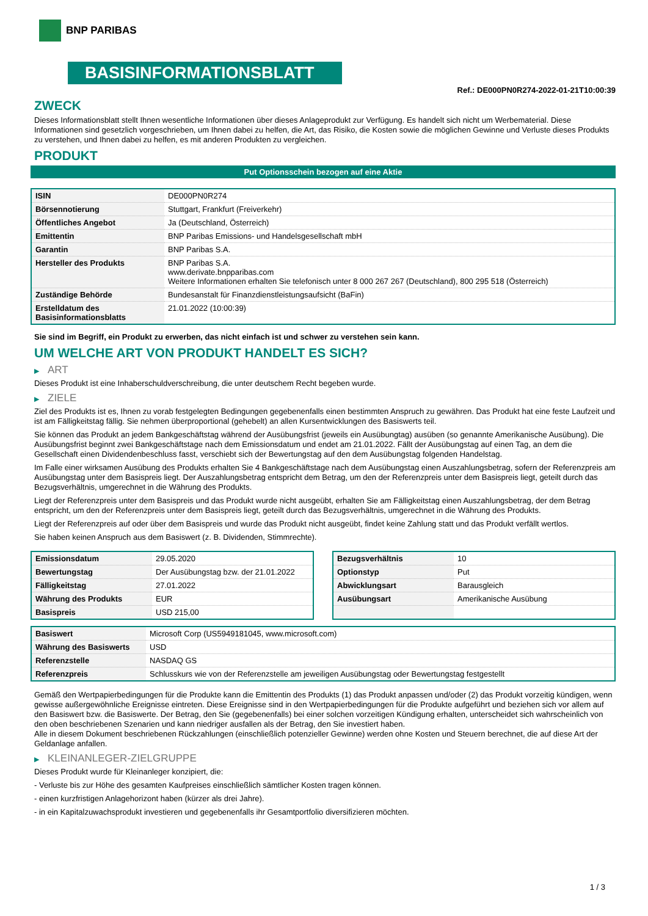BNP PARIBAS
BASISINFORMATIONSBLATT
Ref.: DE000PN0R274-2022-01-21T10:00:39
ZWECK
Dieses Informationsblatt stellt Ihnen wesentliche Informationen über dieses Anlageprodukt zur Verfügung. Es handelt sich nicht um Werbematerial. Diese Informationen sind gesetzlich vorgeschrieben, um Ihnen dabei zu helfen, die Art, das Risiko, die Kosten sowie die möglichen Gewinne und Verluste dieses Produkts zu verstehen, und Ihnen dabei zu helfen, es mit anderen Produkten zu vergleichen.
PRODUKT
Put Optionsschein bezogen auf eine Aktie
| ISIN | DE000PN0R274 |
| Börsennotierung | Stuttgart, Frankfurt (Freiverkehr) |
| Öffentliches Angebot | Ja (Deutschland, Österreich) |
| Emittentin | BNP Paribas Emissions- und Handelsgesellschaft mbH |
| Garantin | BNP Paribas S.A. |
| Hersteller des Produkts | BNP Paribas S.A. www.derivate.bnpparibas.com Weitere Informationen erhalten Sie telefonisch unter 8 000 267 267 (Deutschland), 800 295 518 (Österreich) |
| Zuständige Behörde | Bundesanstalt für Finanzdienstleistungsaufsicht (BaFin) |
| Erstelldatum des Basisinformationsblatts | 21.01.2022 (10:00:39) |
Sie sind im Begriff, ein Produkt zu erwerben, das nicht einfach ist und schwer zu verstehen sein kann.
UM WELCHE ART VON PRODUKT HANDELT ES SICH?
▶ ART
Dieses Produkt ist eine Inhaberschuldverschreibung, die unter deutschem Recht begeben wurde.
▶ ZIELE
Ziel des Produkts ist es, Ihnen zu vorab festgelegten Bedingungen gegebenenfalls einen bestimmten Anspruch zu gewähren. Das Produkt hat eine feste Laufzeit und ist am Fälligkeitstag fällig. Sie nehmen überproportional (gehebelt) an allen Kursentwicklungen des Basiswerts teil.
Sie können das Produkt an jedem Bankgeschäftstag während der Ausübungsfrist (jeweils ein Ausübungtag) ausüben (so genannte Amerikanische Ausübung). Die Ausübungsfrist beginnt zwei Bankgeschäftstage nach dem Emissionsdatum und endet am 21.01.2022. Fällt der Ausübungstag auf einen Tag, an dem die Gesellschaft einen Dividendenbeschluss fasst, verschiebt sich der Bewertungstag auf den dem Ausübungstag folgenden Handelstag.
Im Falle einer wirksamen Ausübung des Produkts erhalten Sie 4 Bankgeschäftstage nach dem Ausübungstag einen Auszahlungsbetrag, sofern der Referenzpreis am Ausübungstag unter dem Basispreis liegt. Der Auszahlungsbetrag entspricht dem Betrag, um den der Referenzpreis unter dem Basispreis liegt, geteilt durch das Bezugsverhältnis, umgerechnet in die Währung des Produkts.
Liegt der Referenzpreis unter dem Basispreis und das Produkt wurde nicht ausgeübt, erhalten Sie am Fälligkeitstag einen Auszahlungsbetrag, der dem Betrag entspricht, um den der Referenzpreis unter dem Basispreis liegt, geteilt durch das Bezugsverhältnis, umgerechnet in die Währung des Produkts.
Liegt der Referenzpreis auf oder über dem Basispreis und wurde das Produkt nicht ausgeübt, findet keine Zahlung statt und das Produkt verfällt wertlos.
Sie haben keinen Anspruch aus dem Basiswert (z. B. Dividenden, Stimmrechte).
| Emissionsdatum | 29.05.2020 |
| Bewertungstag | Der Ausübungstag bzw. der 21.01.2022 |
| Fälligkeitstag | 27.01.2022 |
| Währung des Produkts | EUR |
| Basispreis | USD 215,00 |
| Bezugsverhältnis | 10 |
| Optionstyp | Put |
| Abwicklungsart | Barausgleich |
| Ausübungsart | Amerikanische Ausübung |
| Basiswert | Microsoft Corp (US5949181045, www.microsoft.com) |
| Währung des Basiswerts | USD |
| Referenzstelle | NASDAQ GS |
| Referenzpreis | Schlusskurs wie von der Referenzstelle am jeweiligen Ausübungstag oder Bewertungstag festgestellt |
Gemäß den Wertpapierbedingungen für die Produkte kann die Emittentin des Produkts (1) das Produkt anpassen und/oder (2) das Produkt vorzeitig kündigen, wenn gewisse außergewöhnliche Ereignisse eintreten. Diese Ereignisse sind in den Wertpapierbedingungen für die Produkte aufgeführt und beziehen sich vor allem auf den Basiswert bzw. die Basiswerte. Der Betrag, den Sie (gegebenenfalls) bei einer solchen vorzeitigen Kündigung erhalten, unterscheidet sich wahrscheinlich von den oben beschriebenen Szenarien und kann niedriger ausfallen als der Betrag, den Sie investiert haben.
Alle in diesem Dokument beschriebenen Rückzahlungen (einschließlich potenzieller Gewinne) werden ohne Kosten und Steuern berechnet, die auf diese Art der Geldanlage anfallen.
▶ KLEINANLEGER-ZIELGRUPPE
Dieses Produkt wurde für Kleinanleger konzipiert, die:
- Verluste bis zur Höhe des gesamten Kaufpreises einschließlich sämtlicher Kosten tragen können.
- einen kurzfristigen Anlagehorizont haben (kürzer als drei Jahre).
- in ein Kapitalzuwachsprodukt investieren und gegebenenfalls ihr Gesamtportfolio diversifizieren möchten.
1 / 3